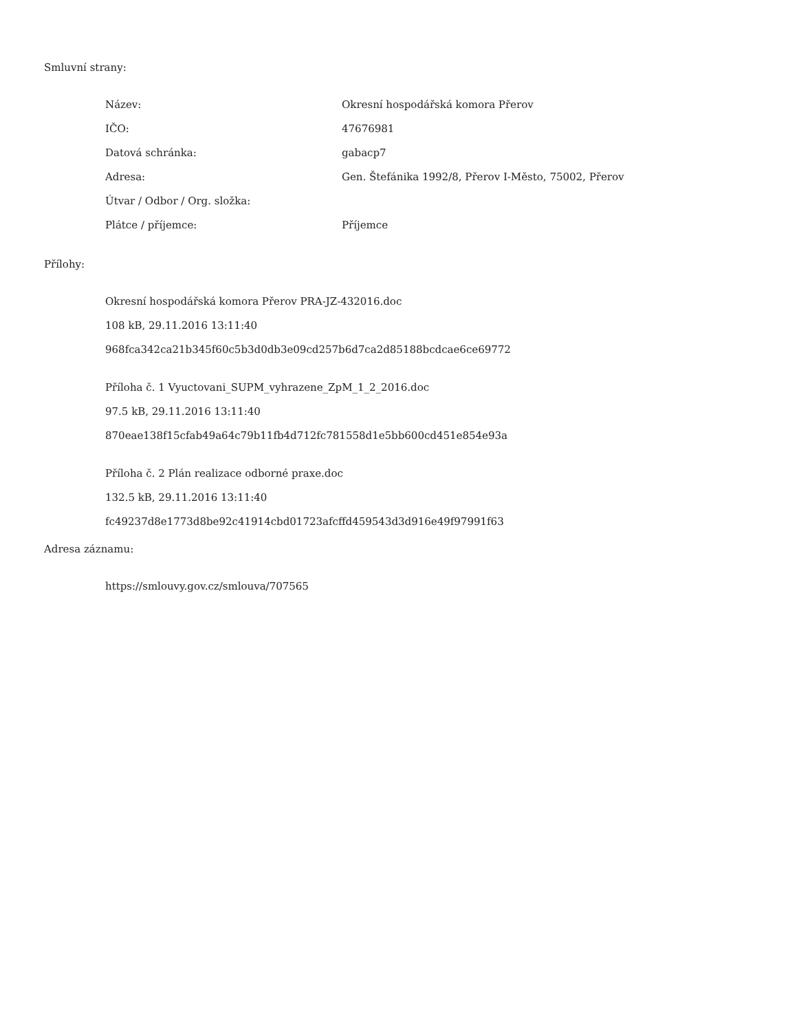Smluvní strany:
| Název: | Okresní hospodářská komora Přerov |
| IČO: | 47676981 |
| Datová schránka: | gabacp7 |
| Adresa: | Gen. Štefánika 1992/8, Přerov I-Město, 75002, Přerov |
| Útvar / Odbor / Org. složka: | |
| Plátce / příjemce: | Příjemce |
Přílohy:
Okresní hospodářská komora Přerov PRA-JZ-432016.doc
108 kB, 29.11.2016 13:11:40
968fca342ca21b345f60c5b3d0db3e09cd257b6d7ca2d85188bcdcae6ce69772
Příloha č. 1 Vyuctovani_SUPM_vyhrazene_ZpM_1_2_2016.doc
97.5 kB, 29.11.2016 13:11:40
870eae138f15cfab49a64c79b11fb4d712fc781558d1e5bb600cd451e854e93a
Příloha č. 2 Plán realizace odborné praxe.doc
132.5 kB, 29.11.2016 13:11:40
fc49237d8e1773d8be92c41914cbd01723afcffd459543d3d916e49f97991f63
Adresa záznamu:
https://smlouvy.gov.cz/smlouva/707565